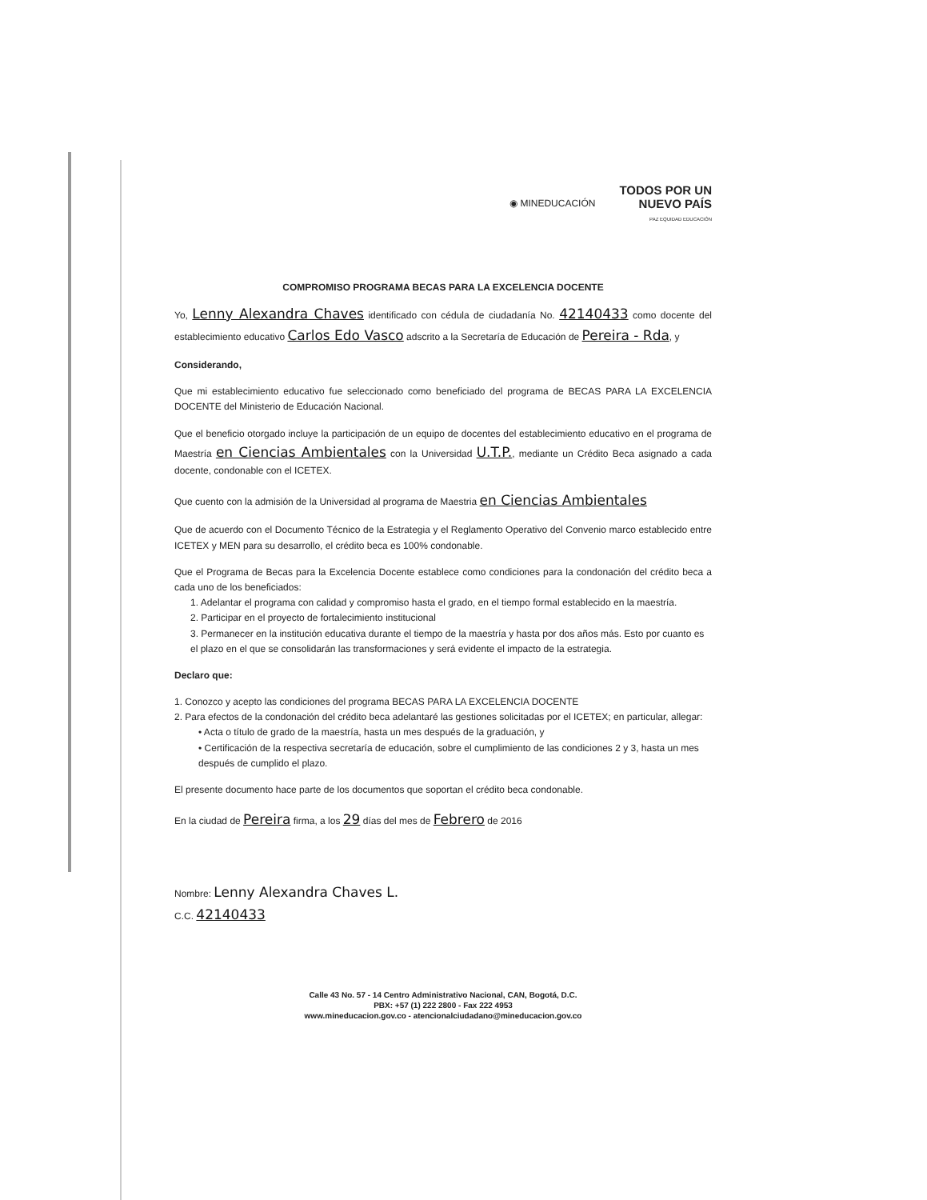◉ MINEDUCACIÓN TODOS POR UN
NUEVO PAÍS
PAZ EQUIDAD EDUCACIÓN
COMPROMISO PROGRAMA BECAS PARA LA EXCELENCIA DOCENTE
Yo, Lenny Alexandra Chaves identificado con cédula de ciudadanía No. 42140433 como docente del establecimiento educativo Carlos Edo Vasco adscrito a la Secretaría de Educación de Pereira - Rda, y
Considerando,
Que mi establecimiento educativo fue seleccionado como beneficiado del programa de BECAS PARA LA EXCELENCIA DOCENTE del Ministerio de Educación Nacional.
Que el beneficio otorgado incluye la participación de un equipo de docentes del establecimiento educativo en el programa de Maestría en Ciencias Ambientales con la Universidad U.T.P., mediante un Crédito Beca asignado a cada docente, condonable con el ICETEX.
Que cuento con la admisión de la Universidad al programa de Maestria en Ciencias Ambientales
Que de acuerdo con el Documento Técnico de la Estrategia y el Reglamento Operativo del Convenio marco establecido entre ICETEX y MEN para su desarrollo, el crédito beca es 100% condonable.
Que el Programa de Becas para la Excelencia Docente establece como condiciones para la condonación del crédito beca a cada uno de los beneficiados:
1. Adelantar el programa con calidad y compromiso hasta el grado, en el tiempo formal establecido en la maestría.
2. Participar en el proyecto de fortalecimiento institucional
3. Permanecer en la institución educativa durante el tiempo de la maestría y hasta por dos años más. Esto por cuanto es el plazo en el que se consolidarán las transformaciones y será evidente el impacto de la estrategia.
Declaro que:
1. Conozco y acepto las condiciones del programa BECAS PARA LA EXCELENCIA DOCENTE
2. Para efectos de la condonación del crédito beca adelantaré las gestiones solicitadas por el ICETEX; en particular, allegar:
• Acta o título de grado de la maestría, hasta un mes después de la graduación, y
• Certificación de la respectiva secretaría de educación, sobre el cumplimiento de las condiciones 2 y 3, hasta un mes después de cumplido el plazo.
El presente documento hace parte de los documentos que soportan el crédito beca condonable.
En la ciudad de Pereira firma, a los 29 días del mes de Febrero de 2016
Nombre: Lenny Alexandra Chaves L.
C.C. 42140433
Calle 43 No. 57 - 14 Centro Administrativo Nacional, CAN, Bogotá, D.C.
PBX: +57 (1) 222 2800 - Fax 222 4953
www.mineducacion.gov.co - atencionalciudadano@mineducacion.gov.co